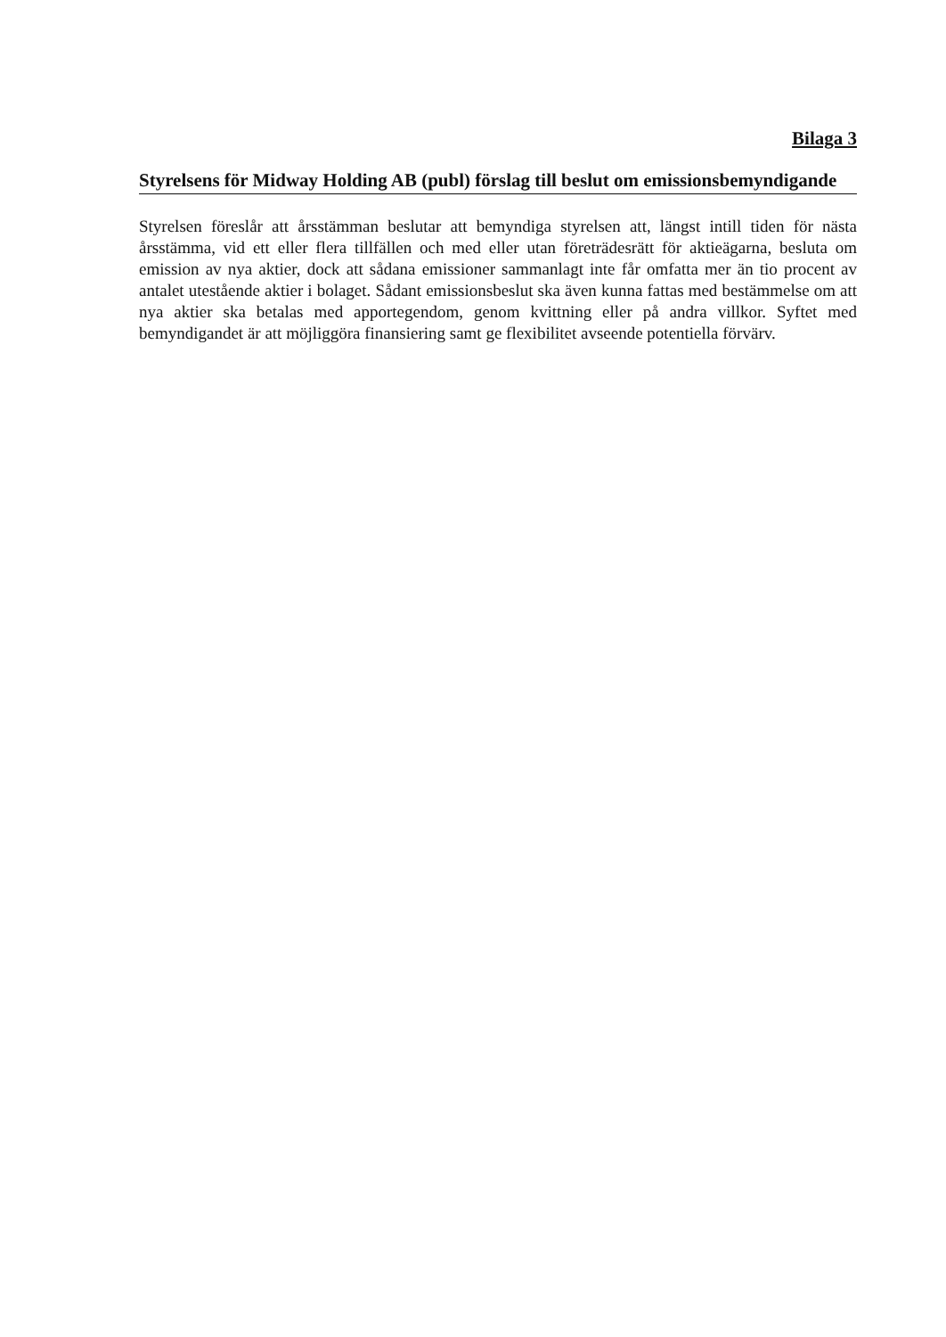Bilaga 3
Styrelsens för Midway Holding AB (publ) förslag till beslut om emissionsbemyndigande
Styrelsen föreslår att årsstämman beslutar att bemyndiga styrelsen att, längst intill tiden för nästa årsstämma, vid ett eller flera tillfällen och med eller utan företrädesrätt för aktieägarna, besluta om emission av nya aktier, dock att sådana emissioner sammanlagt inte får omfatta mer än tio procent av antalet utestående aktier i bolaget. Sådant emissionsbeslut ska även kunna fattas med bestämmelse om att nya aktier ska betalas med apportegendom, genom kvittning eller på andra villkor. Syftet med bemyndigandet är att möjliggöra finansiering samt ge flexibilitet avseende potentiella förvärv.